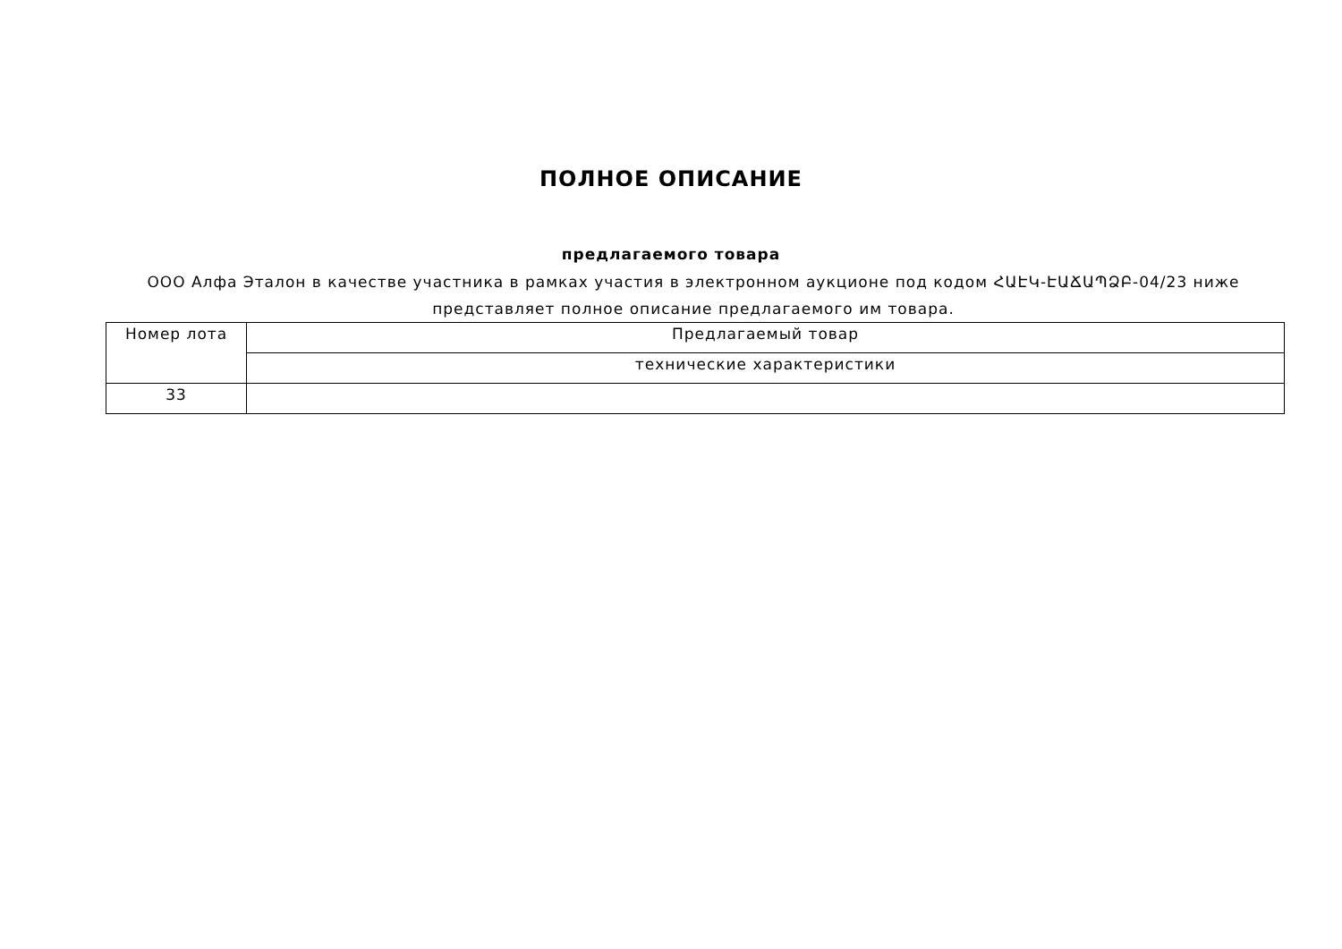ПОЛНОЕ ОПИСАНИЕ
предлагаемого товара
ООО Алфа Эталон в качестве участника в рамках участия в электронном аукционе под кодом ՀԱԷԿ-ԷԱՃԱՊՁԲ-04/23 ниже представляет полное описание предлагаемого им товара.
| Номер лота | Предлагаемый товар |
| --- | --- |
| | технические характеристики |
| 33 | |